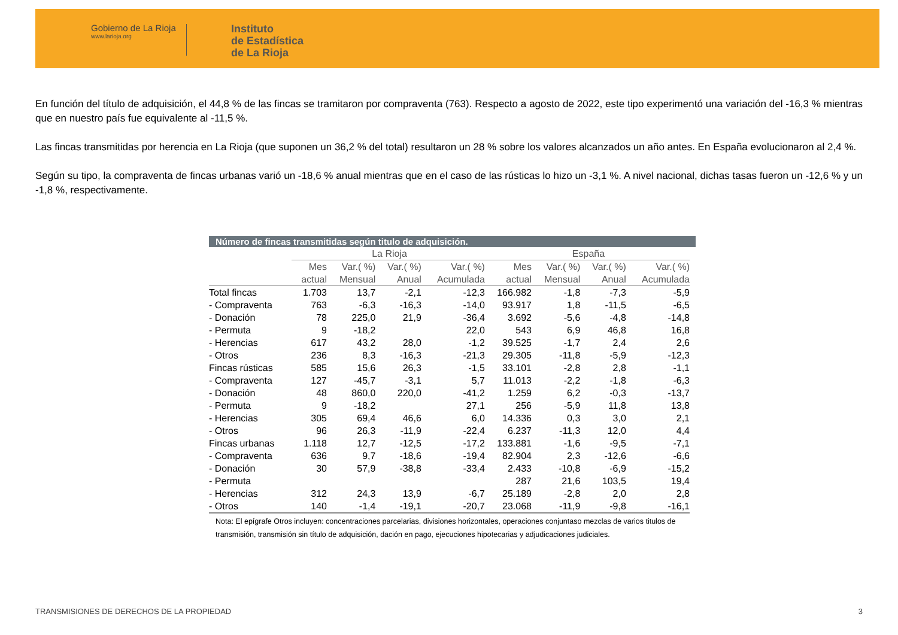Gobierno de La Rioja
www.larioja.org
Instituto
de Estadística
de La Rioja
En función del título de adquisición, el 44,8 % de las fincas se tramitaron por compraventa (763). Respecto a agosto de 2022, este tipo experimentó una variación del -16,3 % mientras que en nuestro país fue equivalente al -11,5 %.
Las fincas transmitidas por herencia en La Rioja (que suponen un 36,2 % del total) resultaron un 28 % sobre los valores alcanzados un año antes. En España evolucionaron al 2,4 %.
Según su tipo, la compraventa de fincas urbanas varió un -18,6 % anual mientras que en el caso de las rústicas lo hizo un -3,1 %. A nivel nacional, dichas tasas fueron un -12,6 % y un -1,8 %, respectivamente.
Número de fincas transmitidas según titulo de adquisición.
| | La Rioja | | | | España | | | |
| --- | --- | --- | --- | --- | --- | --- | --- | --- |
| | Mes actual | Var.( %) Mensual | Var.( %) Anual | Var.( %) Acumulada | Mes actual | Var.( %) Mensual | Var.( %) Anual | Var.( %) Acumulada |
| Total fincas | 1.703 | 13,7 | -2,1 | -12,3 | 166.982 | -1,8 | -7,3 | -5,9 |
| - Compraventa | 763 | -6,3 | -16,3 | -14,0 | 93.917 | 1,8 | -11,5 | -6,5 |
| - Donación | 78 | 225,0 | 21,9 | -36,4 | 3.692 | -5,6 | -4,8 | -14,8 |
| - Permuta | 9 | -18,2 | | 22,0 | 543 | 6,9 | 46,8 | 16,8 |
| - Herencias | 617 | 43,2 | 28,0 | -1,2 | 39.525 | -1,7 | 2,4 | 2,6 |
| - Otros | 236 | 8,3 | -16,3 | -21,3 | 29.305 | -11,8 | -5,9 | -12,3 |
| Fincas rústicas | 585 | 15,6 | 26,3 | -1,5 | 33.101 | -2,8 | 2,8 | -1,1 |
| - Compraventa | 127 | -45,7 | -3,1 | 5,7 | 11.013 | -2,2 | -1,8 | -6,3 |
| - Donación | 48 | 860,0 | 220,0 | -41,2 | 1.259 | 6,2 | -0,3 | -13,7 |
| - Permuta | 9 | -18,2 | | 27,1 | 256 | -5,9 | 11,8 | 13,8 |
| - Herencias | 305 | 69,4 | 46,6 | 6,0 | 14.336 | 0,3 | 3,0 | 2,1 |
| - Otros | 96 | 26,3 | -11,9 | -22,4 | 6.237 | -11,3 | 12,0 | 4,4 |
| Fincas urbanas | 1.118 | 12,7 | -12,5 | -17,2 | 133.881 | -1,6 | -9,5 | -7,1 |
| - Compraventa | 636 | 9,7 | -18,6 | -19,4 | 82.904 | 2,3 | -12,6 | -6,6 |
| - Donación | 30 | 57,9 | -38,8 | -33,4 | 2.433 | -10,8 | -6,9 | -15,2 |
| - Permuta | | | | | 287 | 21,6 | 103,5 | 19,4 |
| - Herencias | 312 | 24,3 | 13,9 | -6,7 | 25.189 | -2,8 | 2,0 | 2,8 |
| - Otros | 140 | -1,4 | -19,1 | -20,7 | 23.068 | -11,9 | -9,8 | -16,1 |
Nota: El epígrafe Otros incluyen: concentraciones parcelarias, divisiones horizontales, operaciones conjuntaso mezclas de varios titulos de transmisión, transmisión sin título de adquisición, dación en pago, ejecuciones hipotecarias y adjudicaciones judiciales.
TRANSMISIONES DE DERECHOS DE LA PROPIEDAD 3